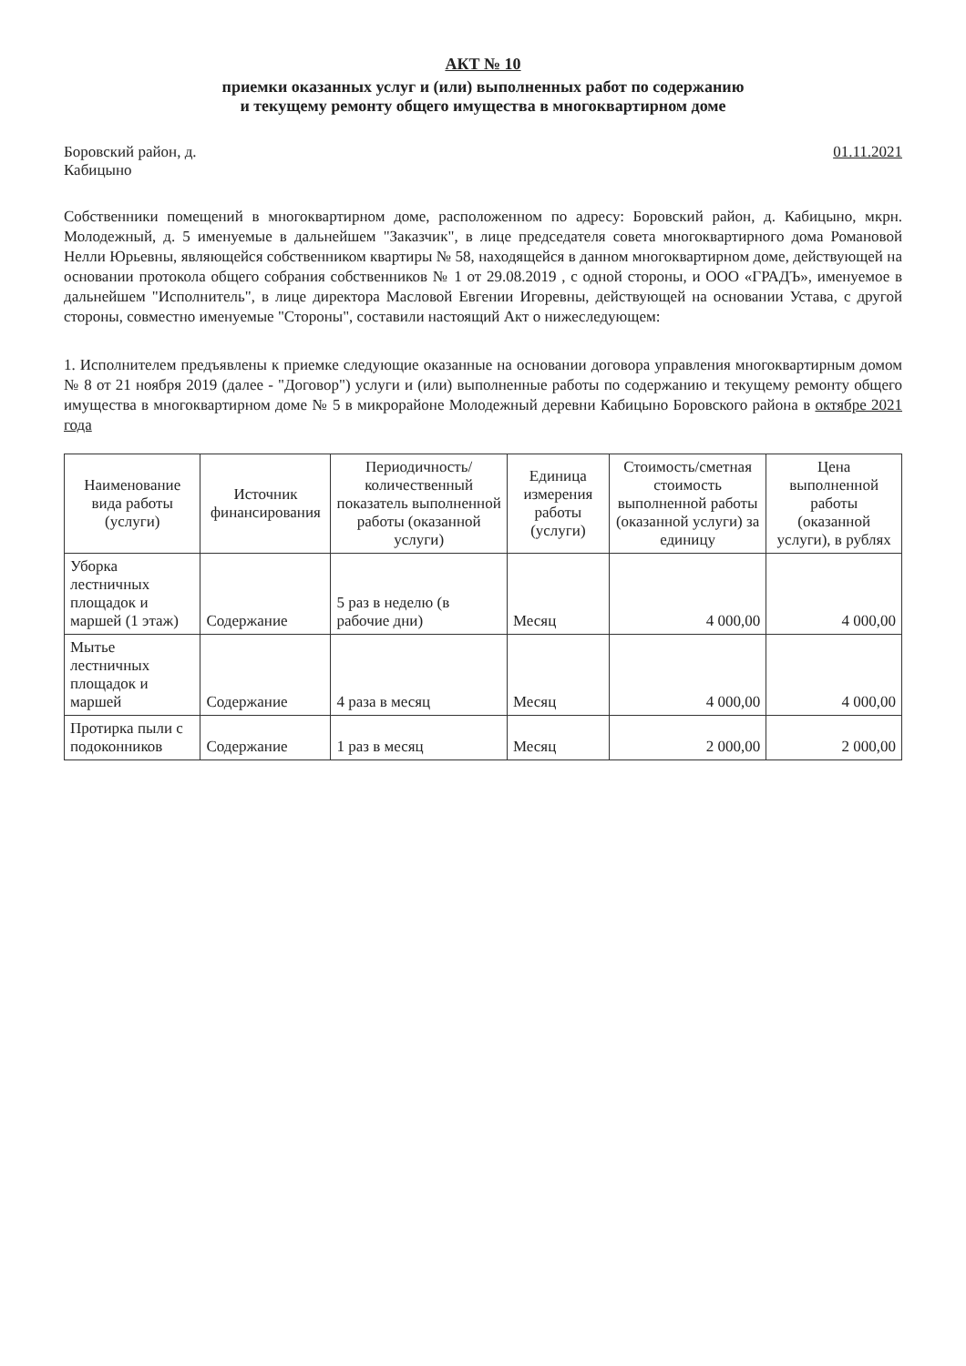АКТ № 10
приемки оказанных услуг и (или) выполненных работ по содержанию
и текущему ремонту общего имущества в многоквартирном доме
Боровский район, д.
Кабицыно
01.11.2021
Собственники помещений в многоквартирном доме, расположенном по адресу: Боровский район, д. Кабицыно, мкрн. Молодежный, д. 5 именуемые в дальнейшем "Заказчик", в лице председателя совета многоквартирного дома Романовой Нелли Юрьевны, являющейся собственником квартиры № 58, находящейся в данном многоквартирном доме, действующей на основании протокола общего собрания собственников № 1 от 29.08.2019 , с одной стороны, и ООО «ГРАДЪ», именуемое в дальнейшем "Исполнитель", в лице директора Масловой Евгении Игоревны, действующей на основании Устава, с другой стороны, совместно именуемые "Стороны", составили настоящий Акт о нижеследующем:
1. Исполнителем предъявлены к приемке следующие оказанные на основании договора управления многоквартирным домом № 8 от 21 ноября 2019 (далее - "Договор") услуги и (или) выполненные работы по содержанию и текущему ремонту общего имущества в многоквартирном доме № 5 в микрорайоне Молодежный деревни Кабицыно Боровского района в октябре 2021 года
| Наименование вида работы (услуги) | Источник финансирования | Периодичность/ количественный показатель выполненной работы (оказанной услуги) | Единица измерения работы (услуги) | Стоимость/сметная стоимость выполненной работы (оказанной услуги) за единицу | Цена выполненной работы (оказанной услуги), в рублях |
| --- | --- | --- | --- | --- | --- |
| Уборка лестничных площадок и маршей (1 этаж) | Содержание | 5 раз в неделю (в рабочие дни) | Месяц | 4 000,00 | 4 000,00 |
| Мытье лестничных площадок и маршей | Содержание | 4 раза в месяц | Месяц | 4 000,00 | 4 000,00 |
| Протирка пыли с подоконников | Содержание | 1 раз в месяц | Месяц | 2 000,00 | 2 000,00 |